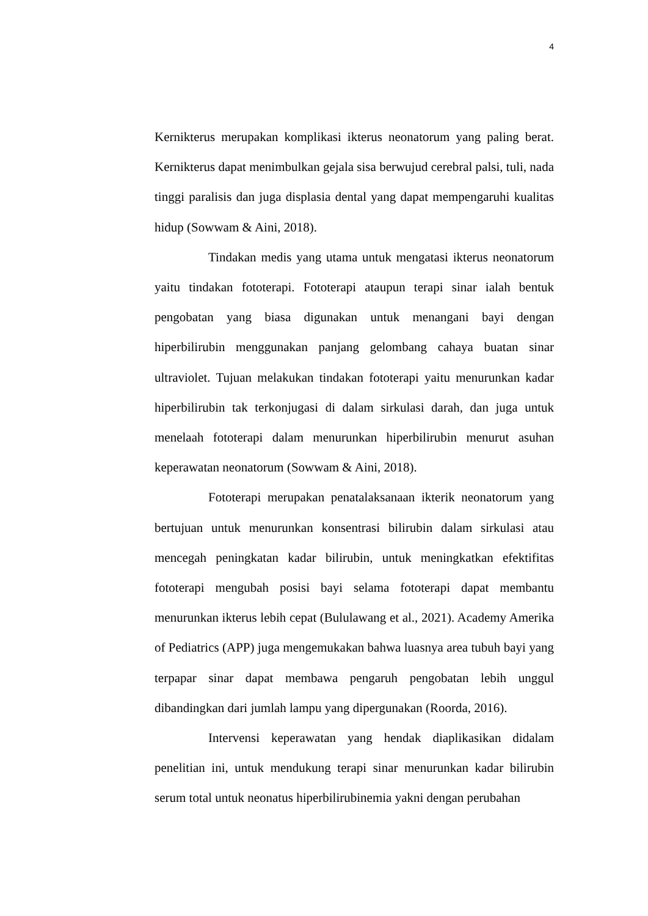4
Kernikterus merupakan komplikasi ikterus neonatorum yang paling berat. Kernikterus dapat menimbulkan gejala sisa berwujud cerebral palsi, tuli, nada tinggi paralisis dan juga displasia dental yang dapat mempengaruhi kualitas hidup (Sowwam & Aini, 2018).
Tindakan medis yang utama untuk mengatasi ikterus neonatorum yaitu tindakan fototerapi. Fototerapi ataupun terapi sinar ialah bentuk pengobatan yang biasa digunakan untuk menangani bayi dengan hiperbilirubin menggunakan panjang gelombang cahaya buatan sinar ultraviolet. Tujuan melakukan tindakan fototerapi yaitu menurunkan kadar hiperbilirubin tak terkonjugasi di dalam sirkulasi darah, dan juga untuk menelaah fototerapi dalam menurunkan hiperbilirubin menurut asuhan keperawatan neonatorum (Sowwam & Aini, 2018).
Fototerapi merupakan penatalaksanaan ikterik neonatorum yang bertujuan untuk menurunkan konsentrasi bilirubin dalam sirkulasi atau mencegah peningkatan kadar bilirubin, untuk meningkatkan efektifitas fototerapi mengubah posisi bayi selama fototerapi dapat membantu menurunkan ikterus lebih cepat (Bululawang et al., 2021). Academy Amerika of Pediatrics (APP) juga mengemukakan bahwa luasnya area tubuh bayi yang terpapar sinar dapat membawa pengaruh pengobatan lebih unggul dibandingkan dari jumlah lampu yang dipergunakan (Roorda, 2016).
Intervensi keperawatan yang hendak diaplikasikan didalam penelitian ini, untuk mendukung terapi sinar menurunkan kadar bilirubin serum total untuk neonatus hiperbilirubinemia yakni dengan perubahan